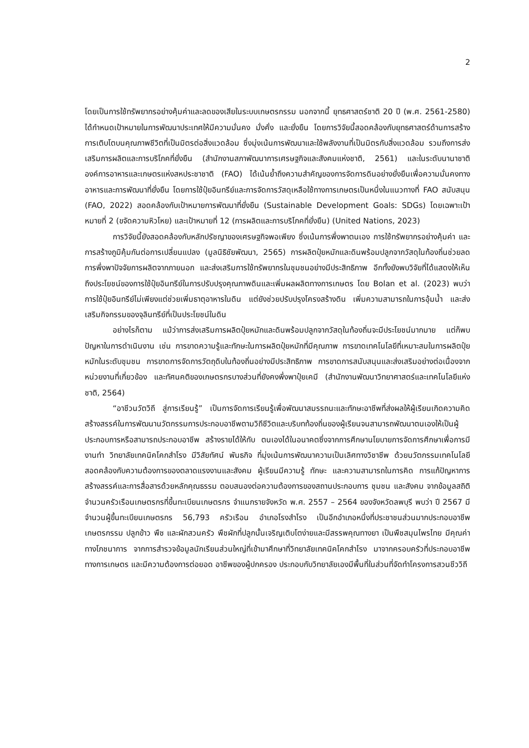2
โดยเป็นการใช้ทรัพยากรอย่างคุ้มค่าและลดของเสียในระบบเกษตรกรรม นอกจากนี้ ยุทธศาสตร์ชาติ 20 ปี (พ.ศ. 2561-2580) ได้กำหนดเป้าหมายในการพัฒนาประเทศให้มีความมั่นคง มั่งคั่ง และยั่งยืน โดยการวิจัยนี้สอดคล้องกับยุทธศาสตร์ด้านการสร้างการเติบโตบนคุณภาพชีวิตที่เป็นมิตรต่อสิ่งแวดล้อม ซึ่งมุ่งเน้นการพัฒนาและใช้พลังงานที่เป็นมิตรกับสิ่งแวดล้อม รวมถึงการส่งเสริมการผลิตและการบริโภคที่ยั่งยืน (สำนักงานสภาพัฒนาการเศรษฐกิจและสังคมแห่งชาติ, 2561) และในระดับนานาชาติ องค์การอาหารและเกษตรแห่งสหประชาชาติ (FAO) ได้เน้นย้ำถึงความสำคัญของการจัดการดินอย่างยั่งยืนเพื่อความมั่นคงทางอาหารและการพัฒนาที่ยั่งยืน โดยการใช้ปุ๋ยอินทรีย์และการจัดการวัสดุเหลือใช้ทางการเกษตรเป็นหนึ่งในแนวทางที่ FAO สนับสนุน (FAO, 2022) สอดคล้องกับเป้าหมายการพัฒนาที่ยั่งยืน (Sustainable Development Goals: SDGs) โดยเฉพาะเป้าหมายที่ 2 (ขจัดความหิวโหย) และเป้าหมายที่ 12 (การผลิตและการบริโภคที่ยั่งยืน) (United Nations, 2023)
การวิจัยนี้ยังสอดคล้องกับหลักปรัชญาของเศรษฐกิจพอเพียง ซึ่งเน้นการพึ่งพาตนเอง การใช้ทรัพยากรอย่างคุ้มค่า และการสร้างภูมิคุ้มกันต่อการเปลี่ยนแปลง (มูลนิธิชัยพัฒนา, 2565) การผลิตปุ๋ยหมักและดินพร้อมปลูกจากวัสดุในท้องถิ่นช่วยลดการพึ่งพาปัจจัยการผลิตจากภายนอก และส่งเสริมการใช้ทรัพยากรในชุมชนอย่างมีประสิทธิภาพ อีกทั้งยังพบวิจัยที่ได้แสดงให้เห็นถึงประโยชน์ของการใช้ปุ๋ยอินทรีย์ในการปรับปรุงคุณภาพดินและเพิ่มผลผลิตทางการเกษตร โดย Bolan et al. (2023) พบว่า การใช้ปุ๋ยอินทรีย์ไม่เพียงแต่ช่วยเพิ่มธาตุอาหารในดิน แต่ยังช่วยปรับปรุงโครงสร้างดิน เพิ่มความสามารถในการอุ้มน้ำ และส่งเสริมกิจกรรมของจุลินทรีย์ที่เป็นประโยชน์ในดิน
อย่างไรก็ตาม แม้ว่าการส่งเสริมการผลิตปุ๋ยหมักและดินพร้อมปลูกจากวัสดุในท้องถิ่นจะมีประโยชน์มากมาย แต่ก็พบปัญหาในการดำเนินงาน เช่น การขาดความรู้และทักษะในการผลิตปุ๋ยหมักที่มีคุณภาพ การขาดเทคโนโลยีที่เหมาะสมในการผลิตปุ๋ยหมักในระดับชุมชน การขาดการจัดการวัตถุดิบในท้องถิ่นอย่างมีประสิทธิภาพ การขาดการสนับสนุนและส่งเสริมอย่างต่อเนื่องจากหน่วยงานที่เกี่ยวข้อง และทัศนคติของเกษตรกรบางส่วนที่ยังคงพึ่งพาปุ๋ยเคมี (สำนักงานพัฒนาวิทยาศาสตร์และเทคโนโลยีแห่งชาติ, 2564)
“อาชีวนวัตวิถี สู่การเรียนรู้” เป็นการจัดการเรียนรู้เพื่อพัฒนาสมรรถนะและทักษะอาชีพที่ส่งผลให้ผู้เรียนเกิดความคิดสร้างสรรค์ในการพัฒนานวัตกรรมการประกอบอาชีพตามวิถีชีวิตและบริบทท้องถิ่นของผู้เรียนจนสามารถพัฒนาตนเองให้เป็นผู้ประกอบการหรือสามารถประกอบอาชีพ สร้างรายได้ให้กับ ตนเองได้ในอนาคตซึ่งจากการศึกษานโยบายการจัดการศึกษาเพื่อการมีงานทำ วิทยาลัยเทคนิคโคกสำโรง มีวิสัยทัศน์ พันธกิจ ที่มุ่งเน้นการพัฒนาความเป็นเลิศทางวิชาชีพ ด้วยนวัตกรรมเทคโนโลยี สอดคล้องกับความต้องการของตลาดแรงงานและสังคม ผู้เรียนมีความรู้ ทักษะ และความสามารถในการคิด การแก้ปัญหาการสร้างสรรค์และการสื่อสารด้วยหลักคุณธรรม ตอบสนองต่อความต้องการของสถานประกอบการ ชุมชน และสังคม จากข้อมูลสถิติจำนวนครัวเรือนเกษตรกรที่ขึ้นทะเบียนเกษตรกร จำแนกรายจังหวัด พ.ศ. 2557 – 2564 ของจังหวัดลพบุรี พบว่า ปี 2567 มีจำนวนผู้ขึ้นทะเบียนเกษตรกร 56,793 ครัวเรือน อำเภอโรงสำโรง เป็นอีกอำเภอหนึ่งที่ประชาชนส่วนมากประกอบอาชีพเกษตรกรรม ปลูกข้าว พืช และผักสวนครัว พืชผักที่ปลูกนั้นเจริญเติบโตง่ายและมีสรรพคุณทางยา เป็นพืชสมุนไพรไทย มีคุณค่าทางโภชนาการ จากการสำรวจข้อมูลนักเรียนส่วนใหญ่ที่เข้ามาศึกษาที่วิทยาลัยเทคนิคโคกสำโรง มาจากครอบครัวที่ประกอบอาชีพทางการเกษตร และมีความต้องการต่อยอด อาชีพของผู้ปกครอง ประกอบกับวิทยาลัยเองมีพื้นที่ในส่วนที่จัดทำโครงการสวนชีววิถี